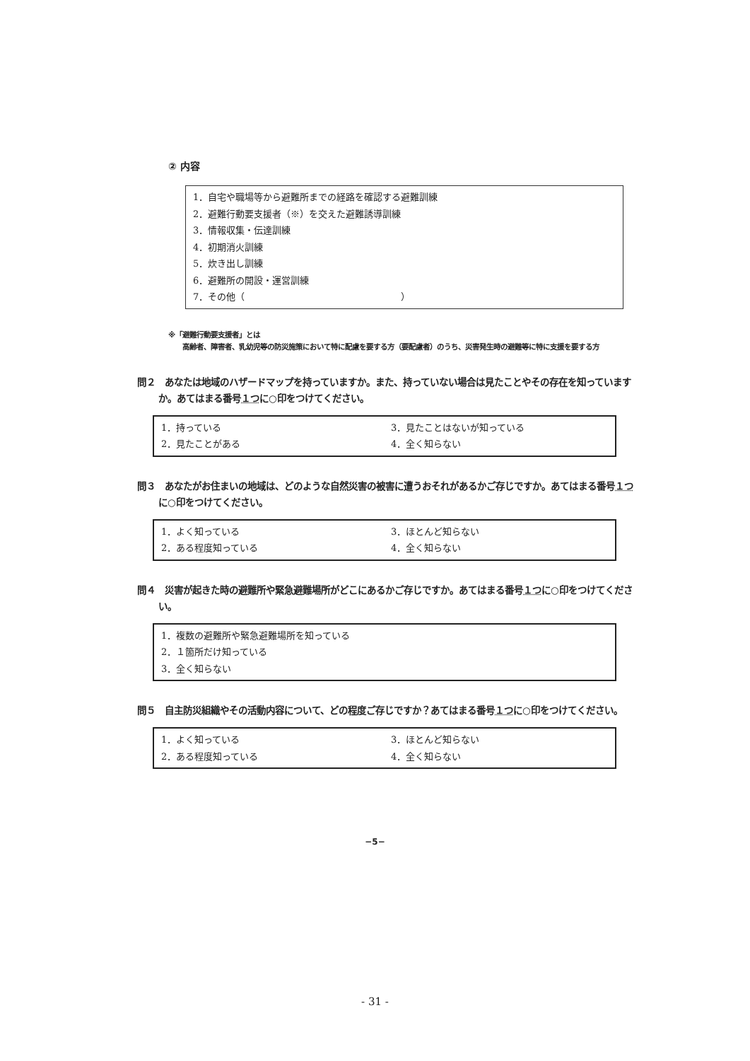② 内容
1．自宅や職場等から避難所までの経路を確認する避難訓練
2．避難行動要支援者（※）を交えた避難誘導訓練
3．情報収集・伝達訓練
4．初期消火訓練
5．炊き出し訓練
6．避難所の開設・運営訓練
7．その他（　　　　　　　　　　　　　　　　　）
※「避難行動要支援者」とは
　　高齢者、障害者、乳幼児等の防災施策において特に配慮を要する方（要配慮者）のうち、災害発生時の避難等に特に支援を要する方
問２　あなたは地域のハザードマップを持っていますか。また、持っていない場合は見たことやその存在を知っていますか。あてはまる番号１つに○印をつけてください。
1．持っている
3．見たことはないが知っている
2．見たことがある
4．全く知らない
問３　あなたがお住まいの地域は、どのような自然災害の被害に遭うおそれがあるかご存じですか。あてはまる番号１つに○印をつけてください。
1．よく知っている
3．ほとんど知らない
2．ある程度知っている
4．全く知らない
問４　災害が起きた時の避難所や緊急避難場所がどこにあるかご存じですか。あてはまる番号１つに○印をつけてください。
1．複数の避難所や緊急避難場所を知っている
2．１箇所だけ知っている
3．全く知らない
問５　自主防災組織やその活動内容について、どの程度ご存じですか？あてはまる番号１つに○印をつけてください。
1．よく知っている
3．ほとんど知らない
2．ある程度知っている
4．全く知らない
−5−
- 31 -